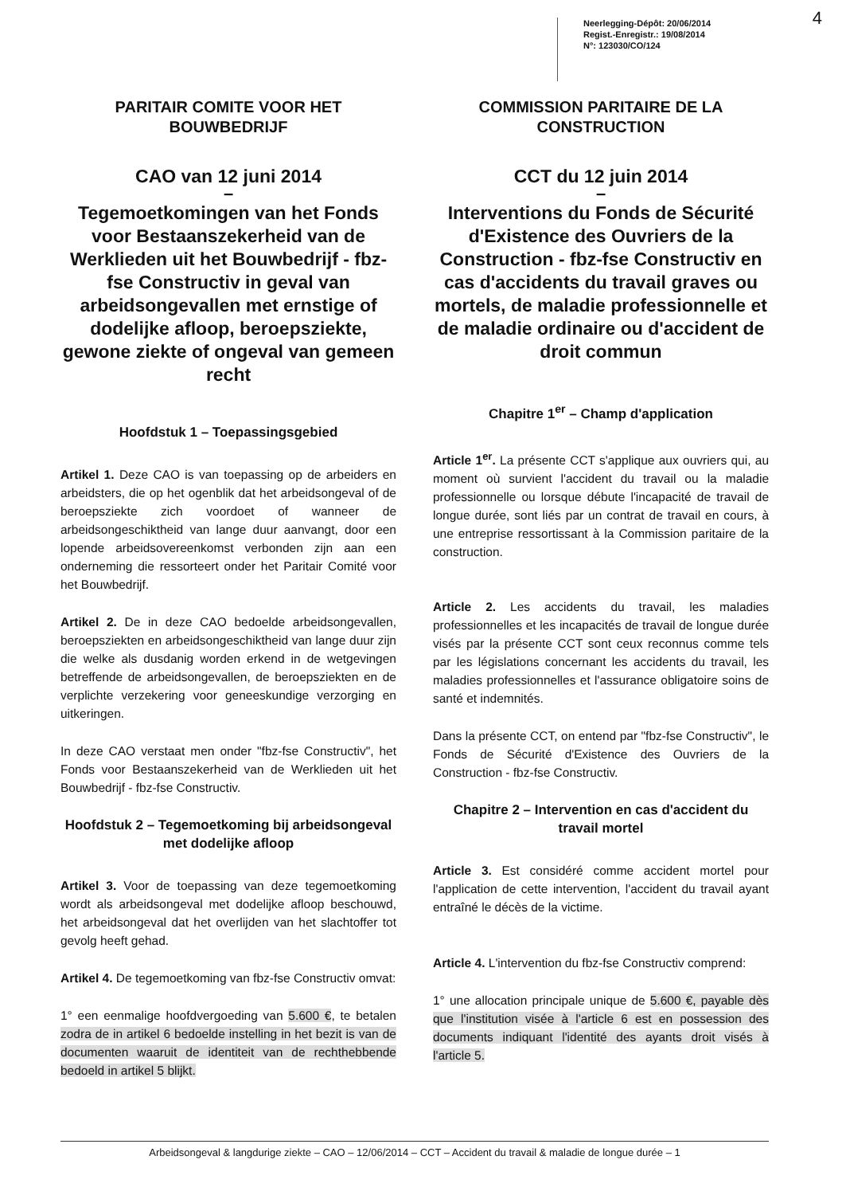Neerlegging-Dépôt: 20/06/2014
Regist.-Enregistr.: 19/08/2014
N°: 123030/CO/124
4
PARITAIR COMITE VOOR HET BOUWBEDRIJF
CAO van 12 juni 2014
–
Tegemoetkomingen van het Fonds voor Bestaanszekerheid van de Werklieden uit het Bouwbedrijf - fbz-fse Constructiv in geval van arbeidsongevallen met ernstige of dodelijke afloop, beroepsziekte, gewone ziekte of ongeval van gemeen recht
Hoofdstuk 1 – Toepassingsgebied
Artikel 1. Deze CAO is van toepassing op de arbeiders en arbeidsters, die op het ogenblik dat het arbeidsongeval of de beroepsziekte zich voordoet of wanneer de arbeidsongeschiktheid van lange duur aanvangt, door een lopende arbeidsovereenkomst verbonden zijn aan een onderneming die ressorteert onder het Paritair Comité voor het Bouwbedrijf.
Artikel 2. De in deze CAO bedoelde arbeidsongevallen, beroepsziekten en arbeidsongeschiktheid van lange duur zijn die welke als dusdanig worden erkend in de wetgevingen betreffende de arbeidsongevallen, de beroepsziekten en de verplichte verzekering voor geneeskundige verzorging en uitkeringen.
In deze CAO verstaat men onder "fbz-fse Constructiv", het Fonds voor Bestaanszekerheid van de Werklieden uit het Bouwbedrijf - fbz-fse Constructiv.
Hoofdstuk 2 – Tegemoetkoming bij arbeidsongeval met dodelijke afloop
Artikel 3. Voor de toepassing van deze tegemoetkoming wordt als arbeidsongeval met dodelijke afloop beschouwd, het arbeidsongeval dat het overlijden van het slachtoffer tot gevolg heeft gehad.
Artikel 4. De tegemoetkoming van fbz-fse Constructiv omvat:
1° een eenmalige hoofdvergoeding van 5.600 €, te betalen zodra de in artikel 6 bedoelde instelling in het bezit is van de documenten waaruit de identiteit van de rechthebbende bedoeld in artikel 5 blijkt.
COMMISSION PARITAIRE DE LA CONSTRUCTION
CCT du 12 juin 2014
–
Interventions du Fonds de Sécurité d'Existence des Ouvriers de la Construction - fbz-fse Constructiv en cas d'accidents du travail graves ou mortels, de maladie professionnelle et de maladie ordinaire ou d'accident de droit commun
Chapitre 1<sup>er</sup> – Champ d'application
Article 1<sup>er</sup>. La présente CCT s'applique aux ouvriers qui, au moment où survient l'accident du travail ou la maladie professionnelle ou lorsque débute l'incapacité de travail de longue durée, sont liés par un contrat de travail en cours, à une entreprise ressortissant à la Commission paritaire de la construction.
Article 2. Les accidents du travail, les maladies professionnelles et les incapacités de travail de longue durée visés par la présente CCT sont ceux reconnus comme tels par les législations concernant les accidents du travail, les maladies professionnelles et l'assurance obligatoire soins de santé et indemnités.
Dans la présente CCT, on entend par "fbz-fse Constructiv", le Fonds de Sécurité d'Existence des Ouvriers de la Construction - fbz-fse Constructiv.
Chapitre 2 – Intervention en cas d'accident du travail mortel
Article 3. Est considéré comme accident mortel pour l'application de cette intervention, l'accident du travail ayant entraîné le décès de la victime.
Article 4. L'intervention du fbz-fse Constructiv comprend:
1° une allocation principale unique de 5.600 €, payable dès que l'institution visée à l'article 6 est en possession des documents indiquant l'identité des ayants droit visés à l'article 5.
Arbeidsongeval & langdurige ziekte – CAO – 12/06/2014 – CCT – Accident du travail & maladie de longue durée – 1